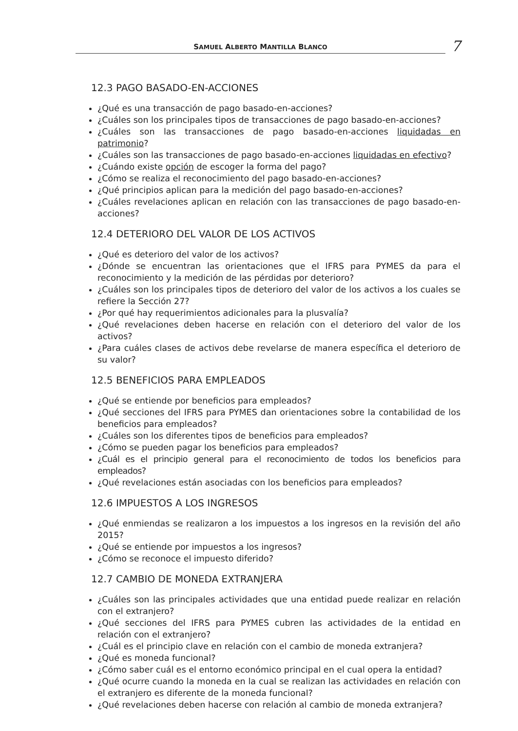SAMUEL ALBERTO MANTILLA BLANCO
7
12.3 PAGO BASADO-EN-ACCIONES
¿Qué es una transacción de pago basado-en-acciones?
¿Cuáles son los principales tipos de transacciones de pago basado-en-acciones?
¿Cuáles son las transacciones de pago basado-en-acciones liquidadas en patrimonio?
¿Cuáles son las transacciones de pago basado-en-acciones liquidadas en efectivo?
¿Cuándo existe opción de escoger la forma del pago?
¿Cómo se realiza el reconocimiento del pago basado-en-acciones?
¿Qué principios aplican para la medición del pago basado-en-acciones?
¿Cuáles revelaciones aplican en relación con las transacciones de pago basado-en-acciones?
12.4 DETERIORO DEL VALOR DE LOS ACTIVOS
¿Qué es deterioro del valor de los activos?
¿Dónde se encuentran las orientaciones que el IFRS para PYMES da para el reconocimiento y la medición de las pérdidas por deterioro?
¿Cuáles son los principales tipos de deterioro del valor de los activos a los cuales se refiere la Sección 27?
¿Por qué hay requerimientos adicionales para la plusvalía?
¿Qué revelaciones deben hacerse en relación con el deterioro del valor de los activos?
¿Para cuáles clases de activos debe revelarse de manera específica el deterioro de su valor?
12.5 BENEFICIOS PARA EMPLEADOS
¿Qué se entiende por beneficios para empleados?
¿Qué secciones del IFRS para PYMES dan orientaciones sobre la contabilidad de los beneficios para empleados?
¿Cuáles son los diferentes tipos de beneficios para empleados?
¿Cómo se pueden pagar los beneficios para empleados?
¿Cuál es el principio general para el reconocimiento de todos los beneficios para empleados?
¿Qué revelaciones están asociadas con los beneficios para empleados?
12.6 IMPUESTOS A LOS INGRESOS
¿Qué enmiendas se realizaron a los impuestos a los ingresos en la revisión del año 2015?
¿Qué se entiende por impuestos a los ingresos?
¿Cómo se reconoce el impuesto diferido?
12.7 CAMBIO DE MONEDA EXTRANJERA
¿Cuáles son las principales actividades que una entidad puede realizar en relación con el extranjero?
¿Qué secciones del IFRS para PYMES cubren las actividades de la entidad en relación con el extranjero?
¿Cuál es el principio clave en relación con el cambio de moneda extranjera?
¿Qué es moneda funcional?
¿Cómo saber cuál es el entorno económico principal en el cual opera la entidad?
¿Qué ocurre cuando la moneda en la cual se realizan las actividades en relación con el extranjero es diferente de la moneda funcional?
¿Qué revelaciones deben hacerse con relación al cambio de moneda extranjera?